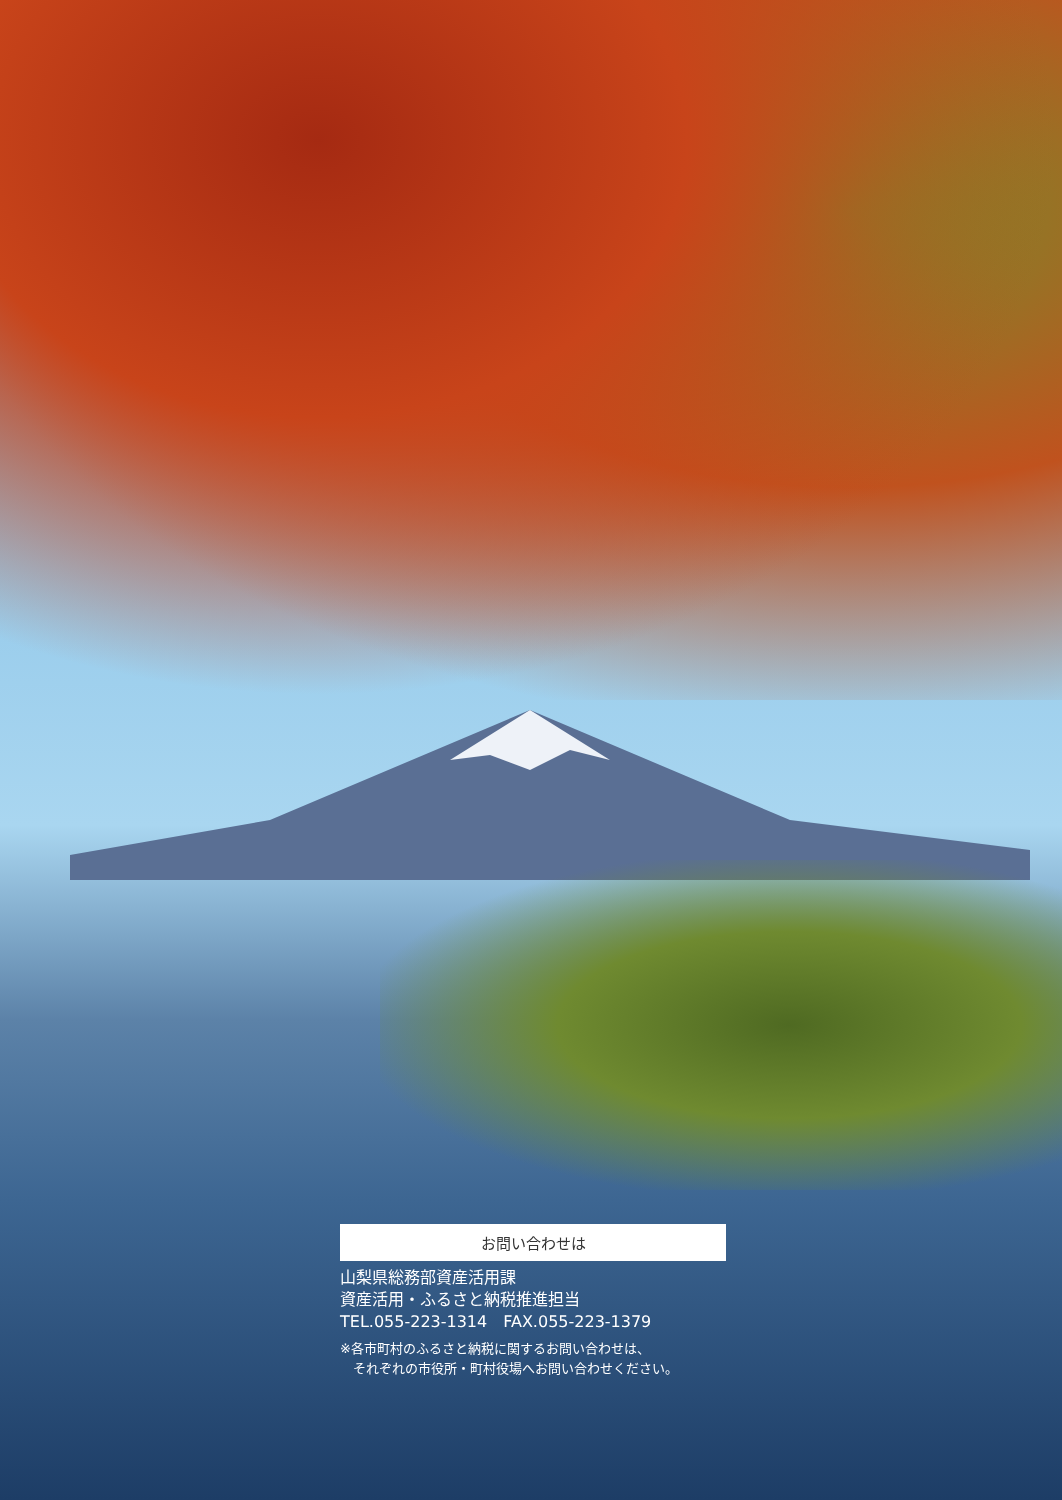お問い合わせは
山梨県総務部資産活用課
資産活用・ふるさと納税推進担当
TEL.055-223-1314　FAX.055-223-1379
※各市町村のふるさと納税に関するお問い合わせは、
　それぞれの市役所・町村役場へお問い合わせください。